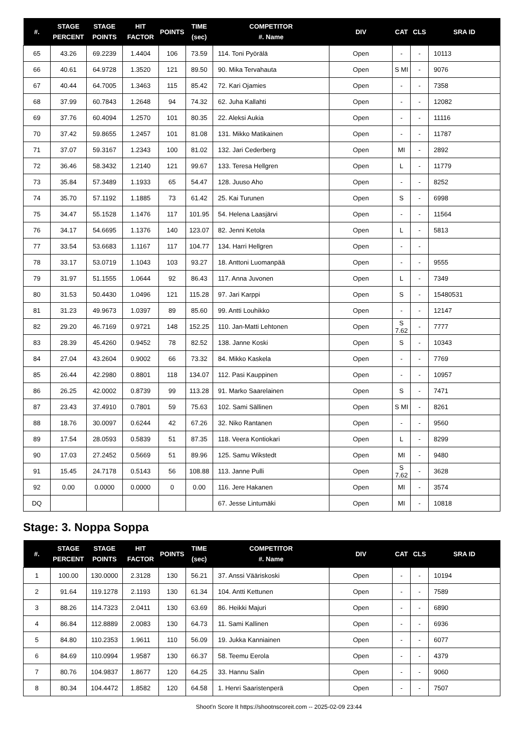| #. | STAGE PERCENT | STAGE POINTS | HIT FACTOR | POINTS | TIME (sec) | COMPETITOR #. Name | DIV | CAT | CLS | SRA ID |
| --- | --- | --- | --- | --- | --- | --- | --- | --- | --- | --- |
| 65 | 43.26 | 69.2239 | 1.4404 | 106 | 73.59 | 114. Toni Pyörälä | Open | - | - | 10113 |
| 66 | 40.61 | 64.9728 | 1.3520 | 121 | 89.50 | 90. Mika Tervahauta | Open | S MI | - | 9076 |
| 67 | 40.44 | 64.7005 | 1.3463 | 115 | 85.42 | 72. Kari Ojamies | Open | - | - | 7358 |
| 68 | 37.99 | 60.7843 | 1.2648 | 94 | 74.32 | 62. Juha Kallahti | Open | - | - | 12082 |
| 69 | 37.76 | 60.4094 | 1.2570 | 101 | 80.35 | 22. Aleksi Aukia | Open | - | - | 11116 |
| 70 | 37.42 | 59.8655 | 1.2457 | 101 | 81.08 | 131. Mikko Matikainen | Open | - | - | 11787 |
| 71 | 37.07 | 59.3167 | 1.2343 | 100 | 81.02 | 132. Jari Cederberg | Open | MI | - | 2892 |
| 72 | 36.46 | 58.3432 | 1.2140 | 121 | 99.67 | 133. Teresa Hellgren | Open | L | - | 11779 |
| 73 | 35.84 | 57.3489 | 1.1933 | 65 | 54.47 | 128. Juuso Aho | Open | - | - | 8252 |
| 74 | 35.70 | 57.1192 | 1.1885 | 73 | 61.42 | 25. Kai Turunen | Open | S | - | 6998 |
| 75 | 34.47 | 55.1528 | 1.1476 | 117 | 101.95 | 54. Helena Laasjärvi | Open | - | - | 11564 |
| 76 | 34.17 | 54.6695 | 1.1376 | 140 | 123.07 | 82. Jenni Ketola | Open | L | - | 5813 |
| 77 | 33.54 | 53.6683 | 1.1167 | 117 | 104.77 | 134. Harri Hellgren | Open | - | - | |
| 78 | 33.17 | 53.0719 | 1.1043 | 103 | 93.27 | 18. Anttoni Luomanpää | Open | - | - | 9555 |
| 79 | 31.97 | 51.1555 | 1.0644 | 92 | 86.43 | 117. Anna Juvonen | Open | L | - | 7349 |
| 80 | 31.53 | 50.4430 | 1.0496 | 121 | 115.28 | 97. Jari Karppi | Open | S | - | 15480531 |
| 81 | 31.23 | 49.9673 | 1.0397 | 89 | 85.60 | 99. Antti Louhikko | Open | - | - | 12147 |
| 82 | 29.20 | 46.7169 | 0.9721 | 148 | 152.25 | 110. Jan-Matti Lehtonen | Open | S 7.62 | - | 7777 |
| 83 | 28.39 | 45.4260 | 0.9452 | 78 | 82.52 | 138. Janne Koski | Open | S | - | 10343 |
| 84 | 27.04 | 43.2604 | 0.9002 | 66 | 73.32 | 84. Mikko Kaskela | Open | - | - | 7769 |
| 85 | 26.44 | 42.2980 | 0.8801 | 118 | 134.07 | 112. Pasi Kauppinen | Open | - | - | 10957 |
| 86 | 26.25 | 42.0002 | 0.8739 | 99 | 113.28 | 91. Marko Saarelainen | Open | S | - | 7471 |
| 87 | 23.43 | 37.4910 | 0.7801 | 59 | 75.63 | 102. Sami Sällinen | Open | S MI | - | 8261 |
| 88 | 18.76 | 30.0097 | 0.6244 | 42 | 67.26 | 32. Niko Rantanen | Open | - | - | 9560 |
| 89 | 17.54 | 28.0593 | 0.5839 | 51 | 87.35 | 118. Veera Kontiokari | Open | L | - | 8299 |
| 90 | 17.03 | 27.2452 | 0.5669 | 51 | 89.96 | 125. Samu Wikstedt | Open | MI | - | 9480 |
| 91 | 15.45 | 24.7178 | 0.5143 | 56 | 108.88 | 113. Janne Pulli | Open | S 7.62 | - | 3628 |
| 92 | 0.00 | 0.0000 | 0.0000 | 0 | 0.00 | 116. Jere Hakanen | Open | MI | - | 3574 |
| DQ | | | | | | 67. Jesse Lintumäki | Open | MI | - | 10818 |
Stage: 3. Noppa Soppa
| #. | STAGE PERCENT | STAGE POINTS | HIT FACTOR | POINTS | TIME (sec) | COMPETITOR #. Name | DIV | CAT | CLS | SRA ID |
| --- | --- | --- | --- | --- | --- | --- | --- | --- | --- | --- |
| 1 | 100.00 | 130.0000 | 2.3128 | 130 | 56.21 | 37. Anssi Vääriskoski | Open | - | - | 10194 |
| 2 | 91.64 | 119.1278 | 2.1193 | 130 | 61.34 | 104. Antti Kettunen | Open | - | - | 7589 |
| 3 | 88.26 | 114.7323 | 2.0411 | 130 | 63.69 | 86. Heikki Majuri | Open | - | - | 6890 |
| 4 | 86.84 | 112.8889 | 2.0083 | 130 | 64.73 | 11. Sami Kallinen | Open | - | - | 6936 |
| 5 | 84.80 | 110.2353 | 1.9611 | 110 | 56.09 | 19. Jukka Kanniainen | Open | - | - | 6077 |
| 6 | 84.69 | 110.0994 | 1.9587 | 130 | 66.37 | 58. Teemu Eerola | Open | - | - | 4379 |
| 7 | 80.76 | 104.9837 | 1.8677 | 120 | 64.25 | 33. Hannu Salin | Open | - | - | 9060 |
| 8 | 80.34 | 104.4472 | 1.8582 | 120 | 64.58 | 1. Henri Saaristenperä | Open | - | - | 7507 |
Shoot'n Score It https://shootnscoreit.com -- 2025-02-09 23:44